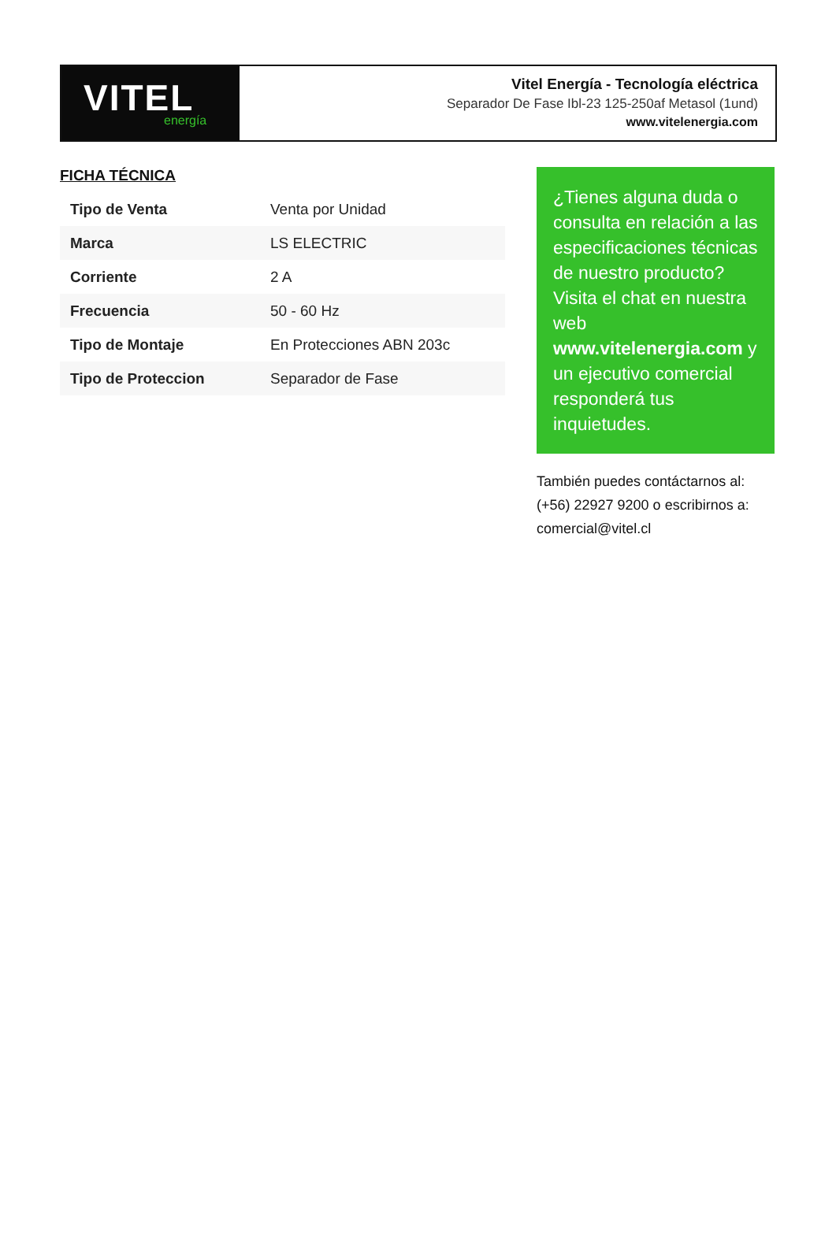VITEL
energía
Vitel Energía - Tecnología eléctrica
Separador De Fase Ibl-23 125-250af Metasol (1und)
www.vitelenergia.com
FICHA TÉCNICA
| Tipo de Venta | Venta por Unidad |
| Marca | LS ELECTRIC |
| Corriente | 2 A |
| Frecuencia | 50 - 60 Hz |
| Tipo de Montaje | En Protecciones ABN 203c |
| Tipo de Proteccion | Separador de Fase |
¿Tienes alguna duda o consulta en relación a las especificaciones técnicas de nuestro producto? Visita el chat en nuestra web www.vitelenergia.com y un ejecutivo comercial responderá tus inquietudes.
También puedes contáctarnos al: (+56) 22927 9200 o escribirnos a: comercial@vitel.cl